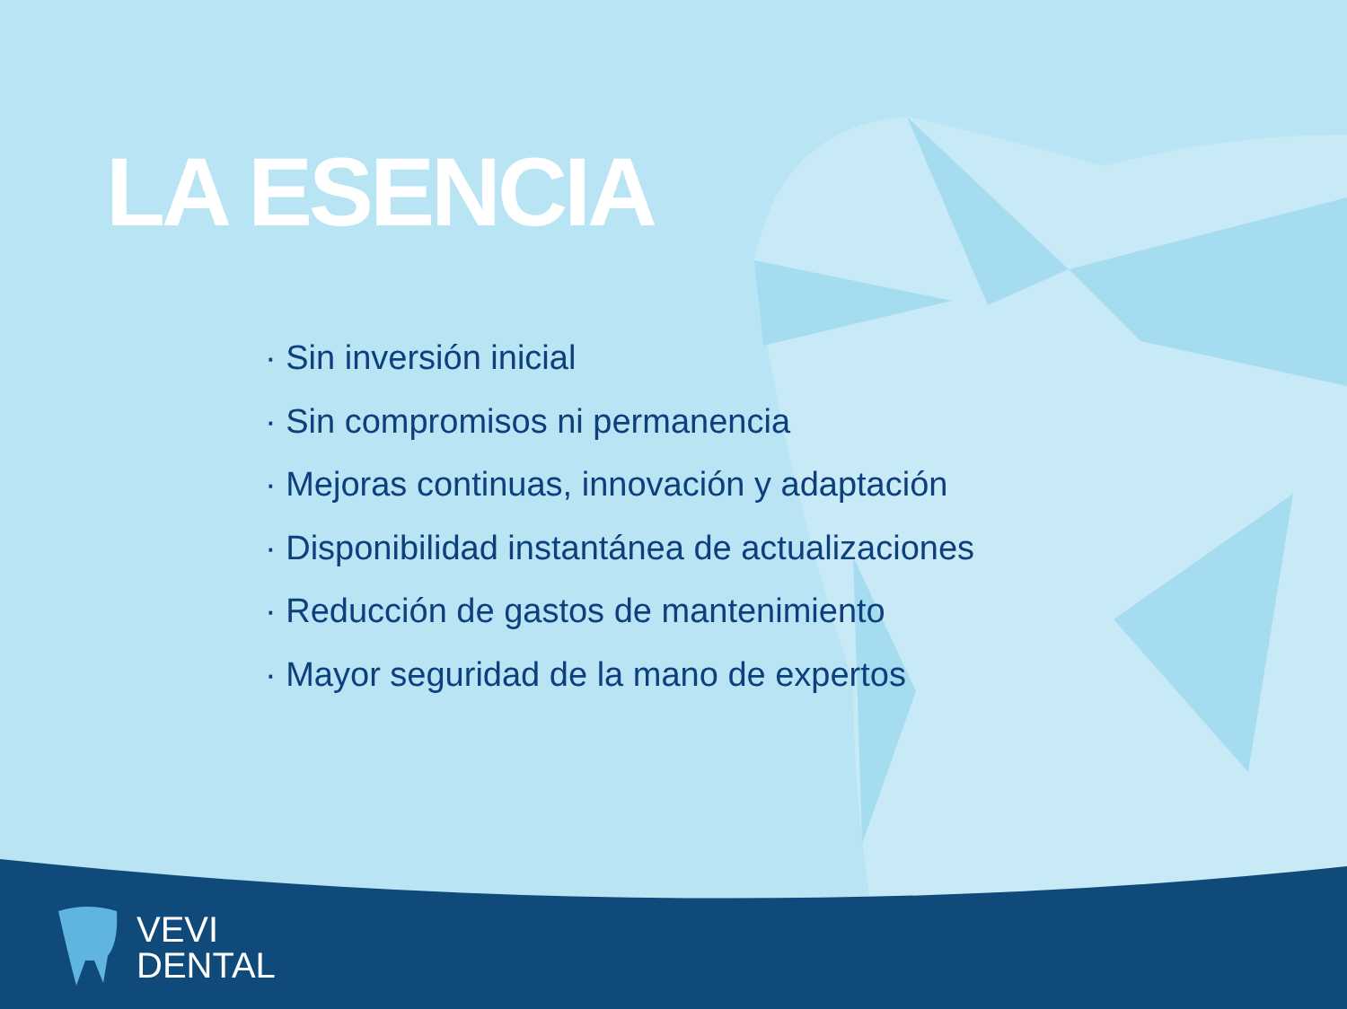LA ESENCIA
· Sin inversión inicial
· Sin compromisos ni permanencia
· Mejoras continuas, innovación y adaptación
· Disponibilidad instantánea de actualizaciones
· Reducción de gastos de mantenimiento
· Mayor seguridad de la mano de expertos
VEVI
DENTAL